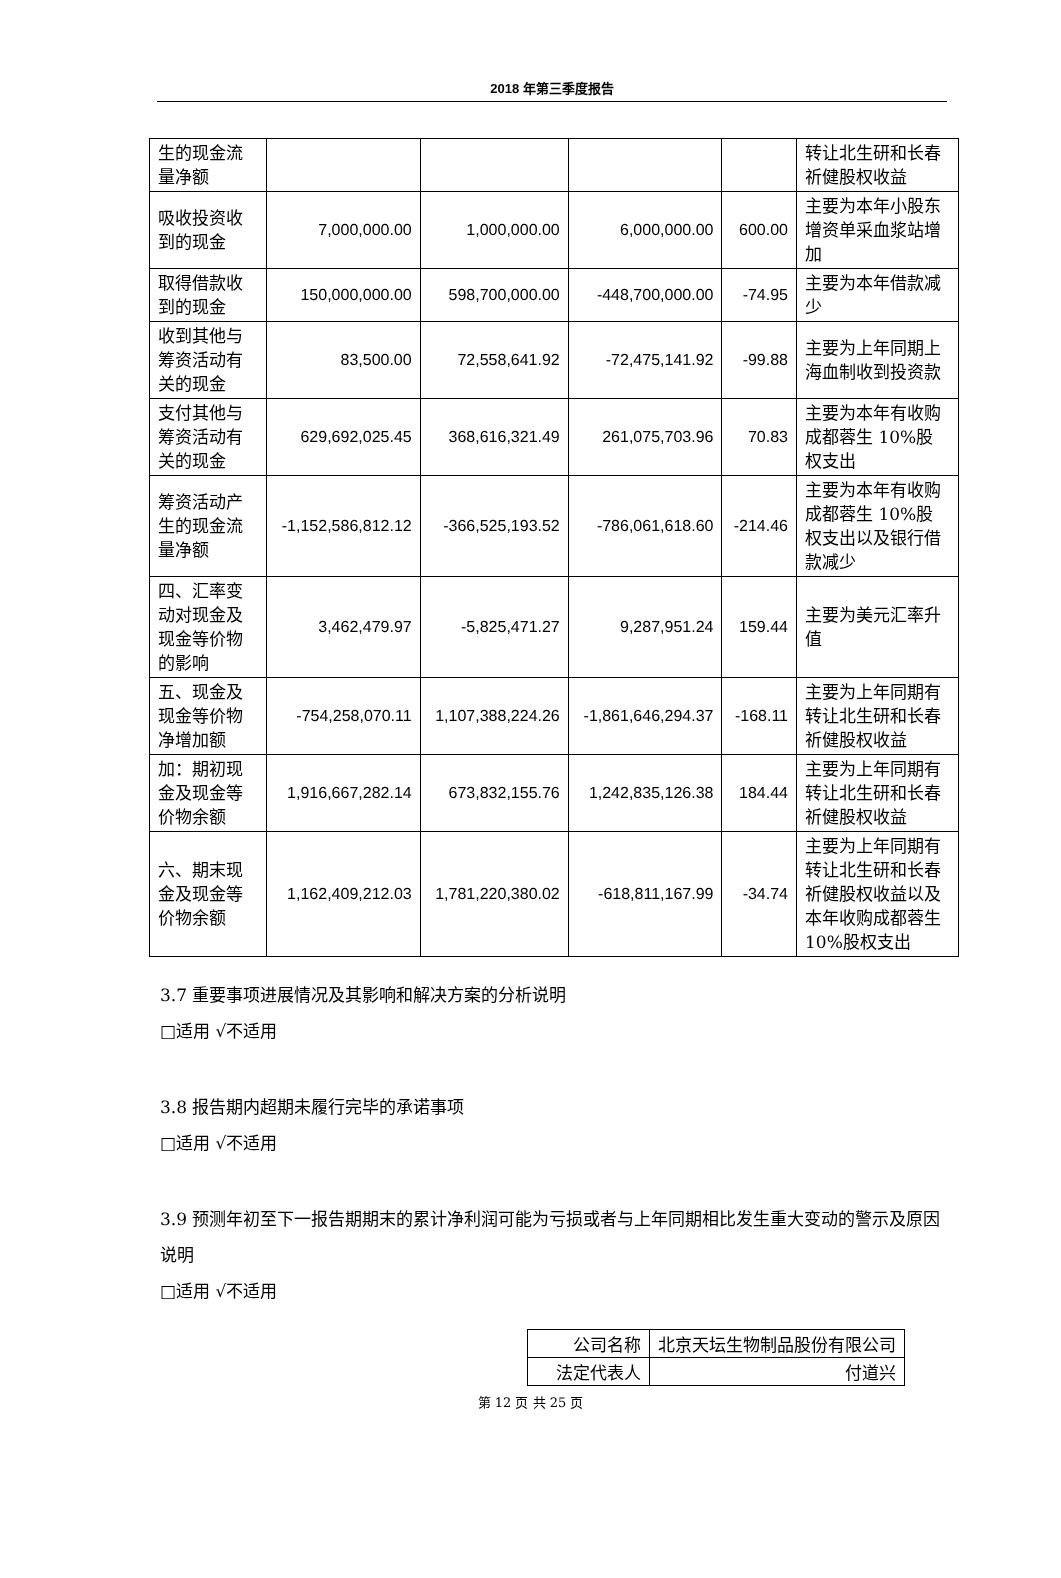2018 年第三季度报告
| 生的现金流量净额 | | | | | 转让北生研和长春祈健股权收益 |
| 吸收投资收到的现金 | 7,000,000.00 | 1,000,000.00 | 6,000,000.00 | 600.00 | 主要为本年小股东增资单采血浆站增加 |
| 取得借款收到的现金 | 150,000,000.00 | 598,700,000.00 | -448,700,000.00 | -74.95 | 主要为本年借款减少 |
| 收到其他与筹资活动有关的现金 | 83,500.00 | 72,558,641.92 | -72,475,141.92 | -99.88 | 主要为上年同期上海血制收到投资款 |
| 支付其他与筹资活动有关的现金 | 629,692,025.45 | 368,616,321.49 | 261,075,703.96 | 70.83 | 主要为本年有收购成都蓉生 10%股权支出 |
| 筹资活动产生的现金流量净额 | -1,152,586,812.12 | -366,525,193.52 | -786,061,618.60 | -214.46 | 主要为本年有收购成都蓉生 10%股权支出以及银行借款减少 |
| 四、汇率变动对现金及现金等价物的影响 | 3,462,479.97 | -5,825,471.27 | 9,287,951.24 | 159.44 | 主要为美元汇率升值 |
| 五、现金及现金等价物净增加额 | -754,258,070.11 | 1,107,388,224.26 | -1,861,646,294.37 | -168.11 | 主要为上年同期有转让北生研和长春祈健股权收益 |
| 加：期初现金及现金等价物余额 | 1,916,667,282.14 | 673,832,155.76 | 1,242,835,126.38 | 184.44 | 主要为上年同期有转让北生研和长春祈健股权收益 |
| 六、期末现金及现金等价物余额 | 1,162,409,212.03 | 1,781,220,380.02 | -618,811,167.99 | -34.74 | 主要为上年同期有转让北生研和长春祈健股权收益以及本年收购成都蓉生10%股权支出 |
3.7 重要事项进展情况及其影响和解决方案的分析说明
□适用 √不适用
3.8 报告期内超期未履行完毕的承诺事项
□适用 √不适用
3.9 预测年初至下一报告期期末的累计净利润可能为亏损或者与上年同期相比发生重大变动的警示及原因说明
□适用 √不适用
| 公司名称 | 北京天坛生物制品股份有限公司 |
| 法定代表人 | 付道兴 |
第 12 页 共 25 页